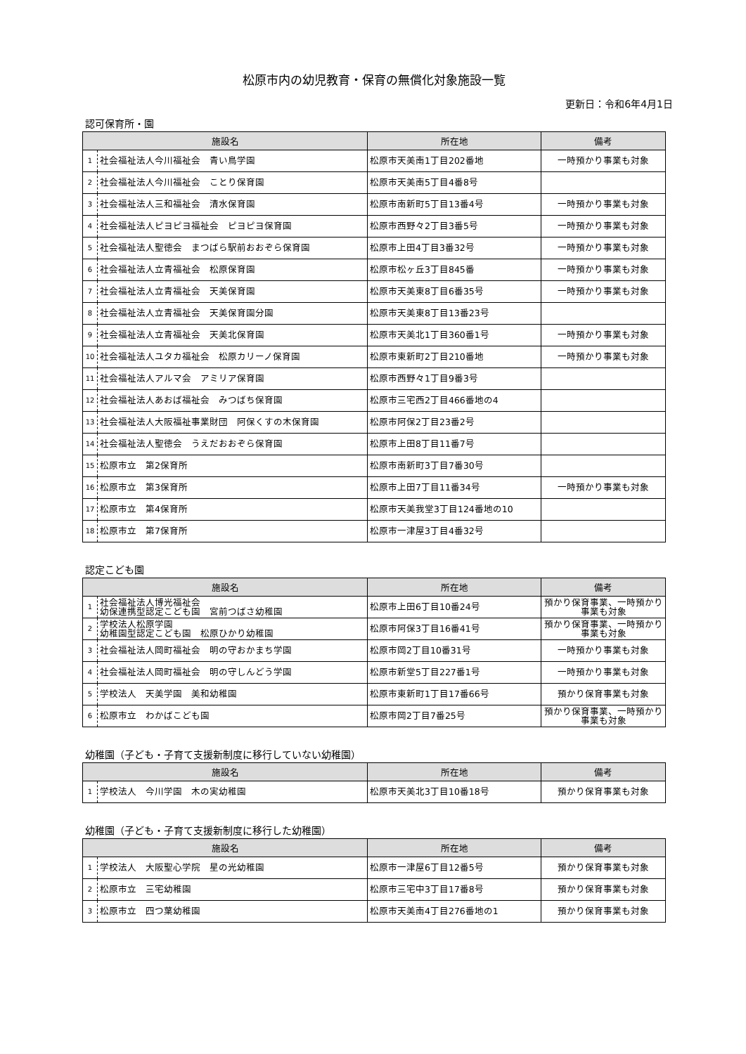松原市内の幼児教育・保育の無償化対象施設一覧
更新日：令和6年4月1日
認可保育所・園
| 施設名 | | 所在地 | 備考 |
| --- | --- | --- | --- |
| 1 | 社会福祉法人今川福祉会 青い鳥学園 | 松原市天美南1丁目202番地 | 一時預かり事業も対象 |
| 2 | 社会福祉法人今川福祉会 ことり保育園 | 松原市天美南5丁目4番8号 | |
| 3 | 社会福祉法人三和福祉会 清水保育園 | 松原市南新町5丁目13番4号 | 一時預かり事業も対象 |
| 4 | 社会福祉法人ピヨピヨ福祉会 ピヨピヨ保育園 | 松原市西野々2丁目3番5号 | 一時預かり事業も対象 |
| 5 | 社会福祉法人聖徳会 まつばら駅前おおぞら保育園 | 松原市上田4丁目3番32号 | 一時預かり事業も対象 |
| 6 | 社会福祉法人立青福祉会 松原保育園 | 松原市松ヶ丘3丁目845番 | 一時預かり事業も対象 |
| 7 | 社会福祉法人立青福祉会 天美保育園 | 松原市天美東8丁目6番35号 | 一時預かり事業も対象 |
| 8 | 社会福祉法人立青福祉会 天美保育園分園 | 松原市天美東8丁目13番23号 | |
| 9 | 社会福祉法人立青福祉会 天美北保育園 | 松原市天美北1丁目360番1号 | 一時預かり事業も対象 |
| 10 | 社会福祉法人ユタカ福祉会 松原カリーノ保育園 | 松原市東新町2丁目210番地 | 一時預かり事業も対象 |
| 11 | 社会福祉法人アルマ会 アミリア保育園 | 松原市西野々1丁目9番3号 | |
| 12 | 社会福祉法人あおば福祉会 みつばち保育園 | 松原市三宅西2丁目466番地の4 | |
| 13 | 社会福祉法人大阪福祉事業財団 阿保くすの木保育園 | 松原市阿保2丁目23番2号 | |
| 14 | 社会福祉法人聖徳会 うえだおおぞら保育園 | 松原市上田8丁目11番7号 | |
| 15 | 松原市立 第2保育所 | 松原市南新町3丁目7番30号 | |
| 16 | 松原市立 第3保育所 | 松原市上田7丁目11番34号 | 一時預かり事業も対象 |
| 17 | 松原市立 第4保育所 | 松原市天美我堂3丁目124番地の10 | |
| 18 | 松原市立 第7保育所 | 松原市一津屋3丁目4番32号 | |
認定こども園
| 施設名 | | 所在地 | 備考 |
| --- | --- | --- | --- |
| 1 | 社会福祉法人博光福祉会 幼保連携型認定こども園 宮前つばさ幼稚園 | 松原市上田6丁目10番24号 | 預かり保育事業、一時預かり 事業も対象 |
| 2 | 学校法人松原学園 幼稚園型認定こども園 松原ひかり幼稚園 | 松原市阿保3丁目16番41号 | 預かり保育事業、一時預かり 事業も対象 |
| 3 | 社会福祉法人岡町福祉会 明の守おかまち学園 | 松原市岡2丁目10番31号 | 一時預かり事業も対象 |
| 4 | 社会福祉法人岡町福祉会 明の守しんどう学園 | 松原市新堂5丁目227番1号 | 一時預かり事業も対象 |
| 5 | 学校法人 天美学園 美和幼稚園 | 松原市東新町1丁目17番66号 | 預かり保育事業も対象 |
| 6 | 松原市立 わかばこども園 | 松原市岡2丁目7番25号 | 預かり保育事業、一時預かり 事業も対象 |
幼稚園（子ども・子育て支援新制度に移行していない幼稚園）
| 施設名 | | 所在地 | 備考 |
| --- | --- | --- | --- |
| 1 | 学校法人 今川学園 木の実幼稚園 | 松原市天美北3丁目10番18号 | 預かり保育事業も対象 |
幼稚園（子ども・子育て支援新制度に移行した幼稚園）
| 施設名 | | 所在地 | 備考 |
| --- | --- | --- | --- |
| 1 | 学校法人 大阪聖心学院 星の光幼稚園 | 松原市一津屋6丁目12番5号 | 預かり保育事業も対象 |
| 2 | 松原市立 三宅幼稚園 | 松原市三宅中3丁目17番8号 | 預かり保育事業も対象 |
| 3 | 松原市立 四つ葉幼稚園 | 松原市天美南4丁目276番地の1 | 預かり保育事業も対象 |